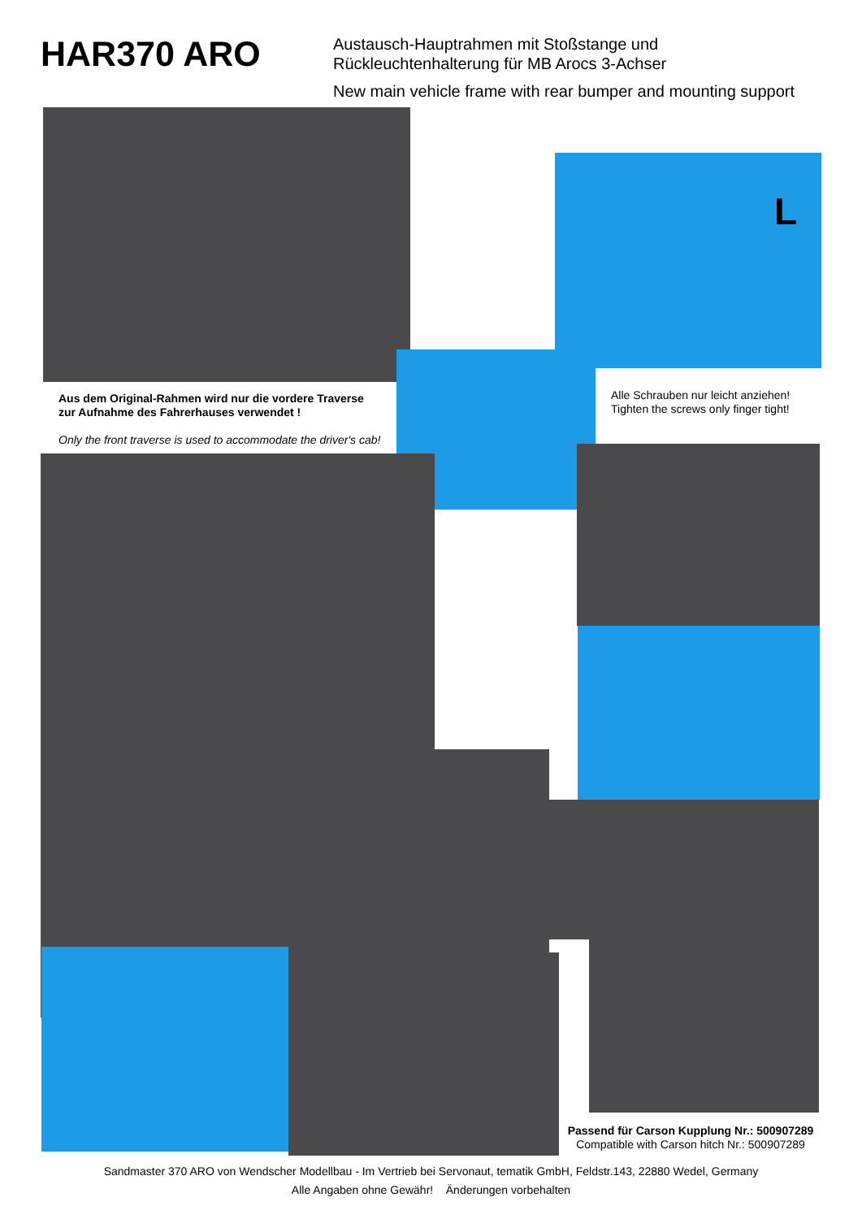HAR370 ARO
Austausch-Hauptrahmen mit Stoßstange und
Rückleuchtenhalterung für MB Arocs 3-Achser
New main vehicle frame with rear bumper and mounting support
L
Aus dem Original-Rahmen wird nur die vordere Traverse
zur Aufnahme des Fahrerhauses verwendet !
Only the front traverse is used to accommodate the driver's cab!
Alle Schrauben nur leicht anziehen!
Tighten the screws only finger tight!
Passend für Carson Kupplung Nr.: 500907289
Compatible with Carson hitch Nr.: 500907289
Sandmaster 370 ARO von Wendscher Modellbau - Im Vertrieb bei Servonaut, tematik GmbH, Feldstr.143, 22880 Wedel, Germany
Alle Angaben ohne Gewähr! Änderungen vorbehalten